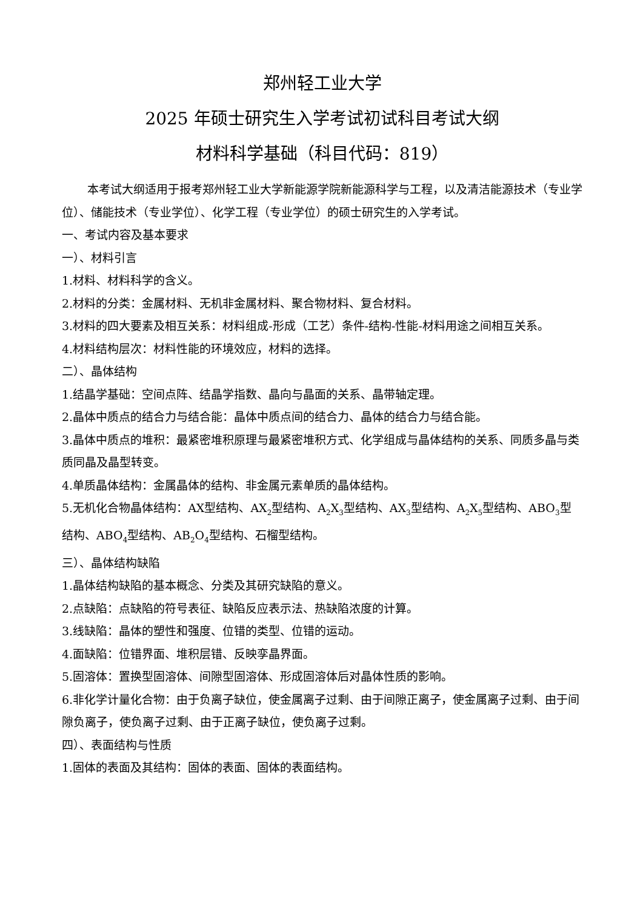郑州轻工业大学
2025 年硕士研究生入学考试初试科目考试大纲
材料科学基础（科目代码：819）
本考试大纲适用于报考郑州轻工业大学新能源学院新能源科学与工程，以及清洁能源技术（专业学位）、储能技术（专业学位）、化学工程（专业学位）的硕士研究生的入学考试。
一、考试内容及基本要求
一）、材料引言
1.材料、材料科学的含义。
2.材料的分类：金属材料、无机非金属材料、聚合物材料、复合材料。
3.材料的四大要素及相互关系：材料组成-形成（工艺）条件-结构-性能-材料用途之间相互关系。
4.材料结构层次：材料性能的环境效应，材料的选择。
二）、晶体结构
1.结晶学基础：空间点阵、结晶学指数、晶向与晶面的关系、晶带轴定理。
2.晶体中质点的结合力与结合能：晶体中质点间的结合力、晶体的结合力与结合能。
3.晶体中质点的堆积：最紧密堆积原理与最紧密堆积方式、化学组成与晶体结构的关系、同质多晶与类质同晶及晶型转变。
4.单质晶体结构：金属晶体的结构、非金属元素单质的晶体结构。
5.无机化合物晶体结构：AX型结构、AX<sub>2</sub>型结构、A<sub>2</sub>X<sub>3</sub>型结构、AX<sub>3</sub>型结构、A<sub>2</sub>X<sub>5</sub>型结构、ABO<sub>3</sub>型结构、ABO<sub>4</sub>型结构、AB<sub>2</sub>O<sub>4</sub>型结构、石榴型结构。
三）、晶体结构缺陷
1.晶体结构缺陷的基本概念、分类及其研究缺陷的意义。
2.点缺陷：点缺陷的符号表征、缺陷反应表示法、热缺陷浓度的计算。
3.线缺陷：晶体的塑性和强度、位错的类型、位错的运动。
4.面缺陷：位错界面、堆积层错、反映孪晶界面。
5.固溶体：置换型固溶体、间隙型固溶体、形成固溶体后对晶体性质的影响。
6.非化学计量化合物：由于负离子缺位，使金属离子过剩、由于间隙正离子，使金属离子过剩、由于间隙负离子，使负离子过剩、由于正离子缺位，使负离子过剩。
四）、表面结构与性质
1.固体的表面及其结构：固体的表面、固体的表面结构。